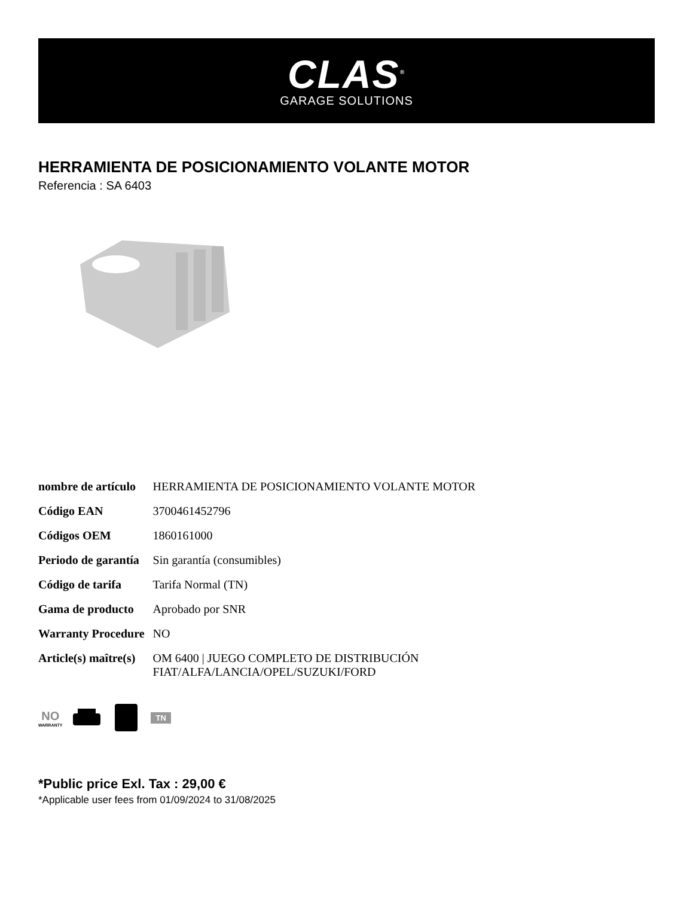CLAS<sup>®</sup>
GARAGE SOLUTIONS
HERRAMIENTA DE POSICIONAMIENTO VOLANTE MOTOR
Referencia : SA 6403
| nombre de artículo | HERRAMIENTA DE POSICIONAMIENTO VOLANTE MOTOR |
| Código EAN | 3700461452796 |
| Códigos OEM | 1860161000 |
| Periodo de garantía | Sin garantía (consumibles) |
| Código de tarifa | Tarifa Normal (TN) |
| Gama de producto | Aprobado por SNR |
| Warranty Procedure | NO |
| Article(s) maître(s) | OM 6400 / JUEGO COMPLETO DE DISTRIBUCIÓN FIAT/ALFA/LANCIA/OPEL/SUZUKI/FORD |
NO
WARRANTY
TN
*Public price Exl. Tax : 29,00 €
*Applicable user fees from 01/09/2024 to 31/08/2025